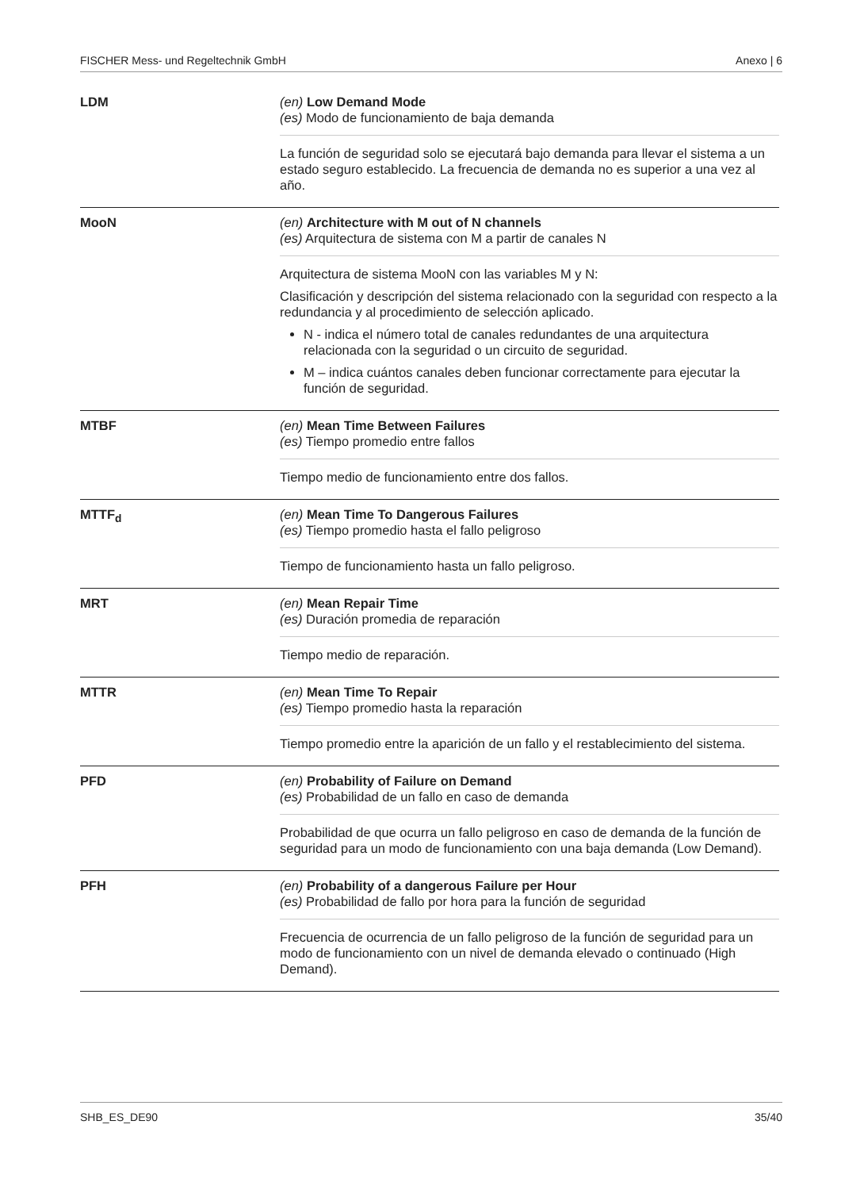FISCHER Mess- und Regeltechnik GmbH Anexo | 6
| LDM | (en) Low Demand Mode (es) Modo de funcionamiento de baja demanda La función de seguridad solo se ejecutará bajo demanda para llevar el sistema a un estado seguro establecido. La frecuencia de demanda no es superior a una vez al año. |
| MooN | (en) Architecture with M out of N channels (es) Arquitectura de sistema con M a partir de canales N Arquitectura de sistema MooN con las variables M y N: Clasificación y descripción del sistema relacionado con la seguridad con respecto a la redundancia y al procedimiento de selección aplicado. N - indica el número total de canales redundantes de una arquitectura relacionada con la seguridad o un circuito de seguridad. M – indica cuántos canales deben funcionar correctamente para ejecutar la función de seguridad. |
| MTBF | (en) Mean Time Between Failures (es) Tiempo promedio entre fallos Tiempo medio de funcionamiento entre dos fallos. |
| MTTF<sub>d</sub> | (en) Mean Time To Dangerous Failures (es) Tiempo promedio hasta el fallo peligroso Tiempo de funcionamiento hasta un fallo peligroso. |
| MRT | (en) Mean Repair Time (es) Duración promedia de reparación Tiempo medio de reparación. |
| MTTR | (en) Mean Time To Repair (es) Tiempo promedio hasta la reparación Tiempo promedio entre la aparición de un fallo y el restablecimiento del sistema. |
| PFD | (en) Probability of Failure on Demand (es) Probabilidad de un fallo en caso de demanda Probabilidad de que ocurra un fallo peligroso en caso de demanda de la función de seguridad para un modo de funcionamiento con una baja demanda (Low Demand). |
| PFH | (en) Probability of a dangerous Failure per Hour (es) Probabilidad de fallo por hora para la función de seguridad Frecuencia de ocurrencia de un fallo peligroso de la función de seguridad para un modo de funcionamiento con un nivel de demanda elevado o continuado (High Demand). |
SHB_ES_DE90 35/40